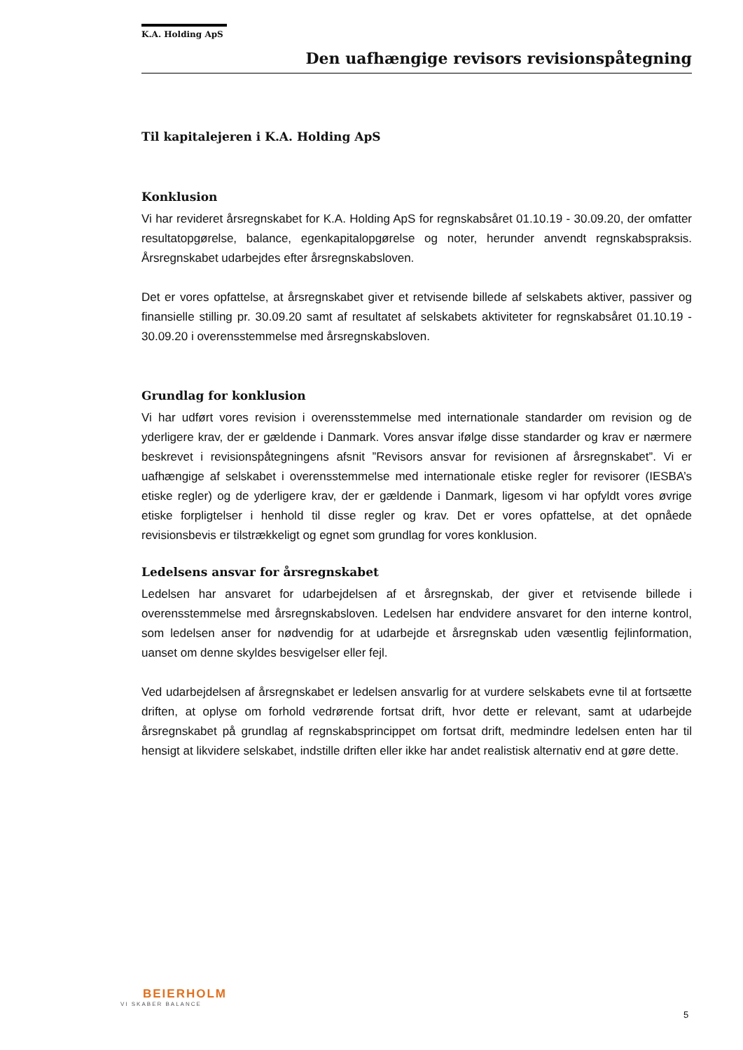K.A. Holding ApS
Den uafhængige revisors revisionspåtegning
Til kapitalejeren i K.A. Holding ApS
Konklusion
Vi har revideret årsregnskabet for K.A. Holding ApS for regnskabsåret 01.10.19 - 30.09.20, der omfatter resultatopgørelse, balance, egenkapitalopgørelse og noter, herunder anvendt regnskabspraksis. Årsregnskabet udarbejdes efter årsregnskabsloven.
Det er vores opfattelse, at årsregnskabet giver et retvisende billede af selskabets aktiver, passiver og finansielle stilling pr. 30.09.20 samt af resultatet af selskabets aktiviteter for regnskabsåret 01.10.19 - 30.09.20 i overensstemmelse med årsregnskabsloven.
Grundlag for konklusion
Vi har udført vores revision i overensstemmelse med internationale standarder om revision og de yderligere krav, der er gældende i Danmark. Vores ansvar ifølge disse standarder og krav er nærmere beskrevet i revisionspåtegningens afsnit ”Revisors ansvar for revisionen af årsregnskabet”. Vi er uafhængige af selskabet i overensstemmelse med internationale etiske regler for revisorer (IESBA’s etiske regler) og de yderligere krav, der er gældende i Danmark, ligesom vi har opfyldt vores øvrige etiske forpligtelser i henhold til disse regler og krav. Det er vores opfattelse, at det opnåede revisionsbevis er tilstrækkeligt og egnet som grundlag for vores konklusion.
Ledelsens ansvar for årsregnskabet
Ledelsen har ansvaret for udarbejdelsen af et årsregnskab, der giver et retvisende billede i overensstemmelse med årsregnskabsloven. Ledelsen har endvidere ansvaret for den interne kontrol, som ledelsen anser for nødvendig for at udarbejde et årsregnskab uden væsentlig fejlinformation, uanset om denne skyldes besvigelser eller fejl.
Ved udarbejdelsen af årsregnskabet er ledelsen ansvarlig for at vurdere selskabets evne til at fortsætte driften, at oplyse om forhold vedrørende fortsat drift, hvor dette er relevant, samt at udarbejde årsregnskabet på grundlag af regnskabsprincippet om fortsat drift, medmindre ledelsen enten har til hensigt at likvidere selskabet, indstille driften eller ikke har andet realistisk alternativ end at gøre dette.
BEIERHOLM
VI SKABER BALANCE
5